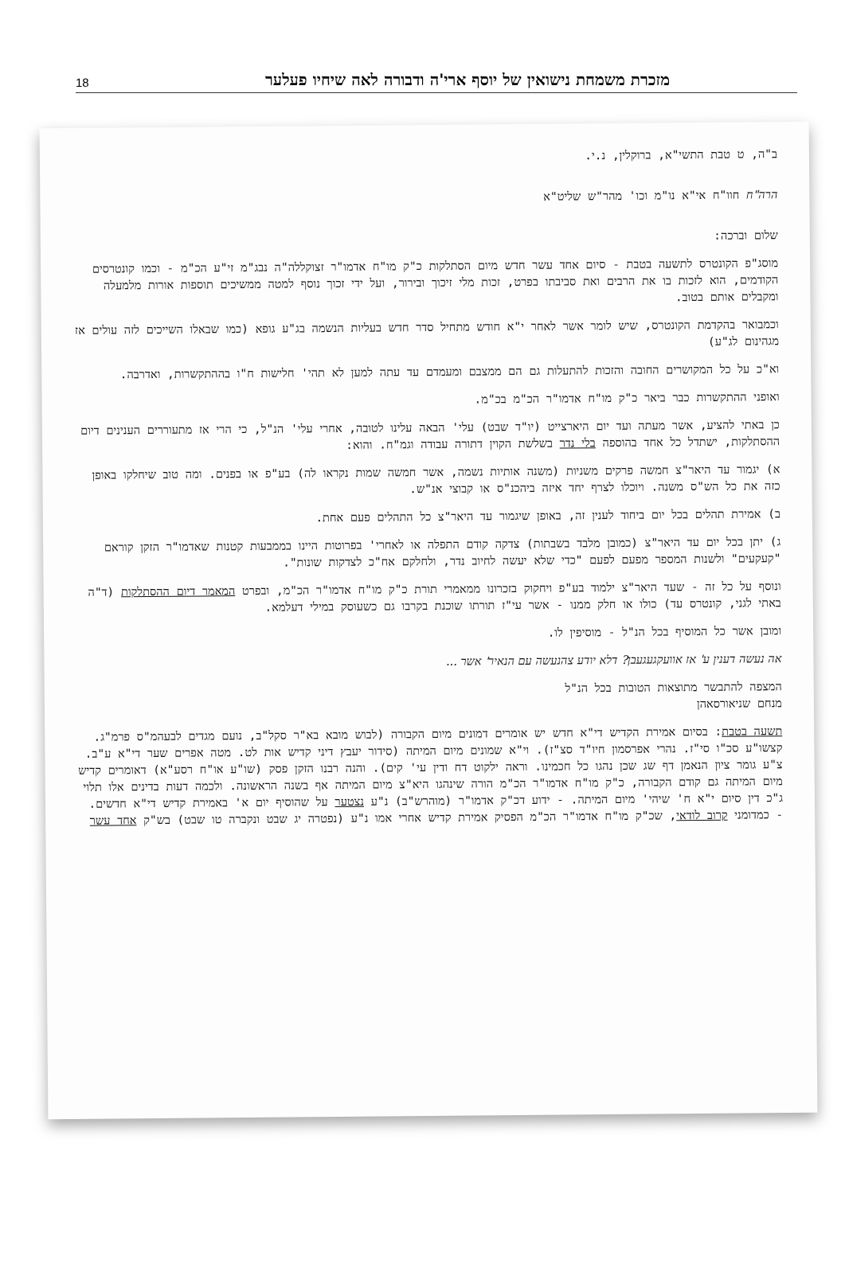מזכרת משמחת נישואין של יוסף ארי'ה ודבורה לאה שיחיו פעלער 18
ב"ה, ט טבת התשי"א, ברוקלין, נ.י.
הרה"ח חוו"ח אי"א נו"מ וכו' מהר"ש שליט"א
שלום וברכה:
מוסג"פ הקונטרס לתשעה בטבת - סיום אחד עשר חדש מיום הסתלקות כ"ק מו"ח אדמו"ר זצוקללה"ה נבג"מ זי"ע הכ"מ - וכמו קונטרסים הקודמים, הוא לזכות בו את הרבים ואת סביבתו בפרט, זכות מלי זיכוך ובירור, ועל ידי זכוך נוסף למטה ממשיכים תוספות אורות מלמעלה ומקבלים אותם בטוב.
וכמבואר בהקדמת הקונטרס, שיש לומר אשר לאחר י"א חודש מתחיל סדר חדש בעליות הנשמה בג"ע גופא (כמו שבאלו השייכים לזה עולים אז מגהינום לג"ע)
וא"כ על כל המקושרים החובה והזכות להתעלות גם הם ממצבם ומעמדם עד עתה למען לא תהי' חלישות ח"ו בההתקשרות, ואדרבה.
ואופני ההתקשרות כבר ביאר כ"ק מו"ח אדמו"ר הכ"מ בכ"מ.
כן באתי להציע, אשר מעתה ועד יום היארצייט (יו"ד שבט) עלי' הבאה עלינו לטובה, אחרי עלי' הנ"ל, כי הרי אז מתעוררים הענינים דיום ההסתלקות, ישתדל כל אחד בהוספה בלי נדר בשלשת הקוין דתורה עבודה וגמ"ח. והוא:
א) יגמור עד היאר"צ חמשה פרקים משניות (משנה אותיות נשמה, אשר חמשה שמות נקראו לה) בע"פ או בפנים. ומה טוב שיחלקו באופן כזה את כל הש"ס משנה. ויוכלו לצרף יחד איזה ביהכנ"ס או קבוצי אנ"ש.
ב) אמירת תהלים בכל יום ביחוד לענין זה, באופן שיגמור עד היאר"צ כל התהלים פעם אחת.
ג) יתן בכל יום עד היאר"צ (כמובן מלבד בשבתות) צדקה קודם התפלה או לאחרי' בפרוטות היינו בממבעות קטנות שאדמו"ר הזקן קוראם "קעקעים" ולשנות המספר מפעם לפעם "כדי שלא יעשה לחיוב נדר, ולחלקם אח"כ לצדקות שונות".
ונוסף על כל זה - שעד היאר"צ ילמוד בע"פ ויחקוק בזכרונו ממאמרי תורת כ"ק מו"ח אדמו"ר הכ"מ, ובפרט המאמר דיום ההסתלקות (ד"ה באתי לגני, קונטרס עד) כולו או חלק ממנו - אשר עי"ז תורתו שוכנת בקרבו גם כשעוסק במילי דעלמא.
ומובן אשר כל המוסיף בכל הנ"ל - מוסיפין לו.
אה נעשה דענין ע' אז אוועקגעגעבן? דלא יודע צהנעשה עם הנאיר' אשר ...
המצפה להתבשר מתוצאות הטובות בכל הנ"ל
מנחם שניאורסאהן
תשעה בטבת: בסיום אמירת הקדיש די"א חדש יש אומרים דמונים מיום הקבורה (לבוש מובא בא"ר סקל"ב, נועם מגדים לבעהמ"ס פרמ"ג. קצשו"ע סכ"ו סי"ז. נהרי אפרסמון חיו"ד סצ"ז). וי"א שמונים מיום המיתה (סידור יעבץ דיני קדיש אות לט. מטה אפרים שער די"א ע"ב. צ"ע גומר ציון הנאמן דף שג שכן נהגו כל חכמינו. וראה ילקוט דח ודין עי' קים). והנה רבנו הזקן פסק (שו"ע או"ח רסע"א) דאומרים קדיש מיום המיתה גם קודם הקבורה, כ"ק מו"ח אדמו"ר הכ"מ הורה שינהגו היא"צ מיום המיתה אף בשנה הראשונה. ולכמה דעות בדינים אלו תלוי ג"כ דין סיום י"א ח' שיהי' מיום המיתה. - ידוע דכ"ק אדמו"ר (מוהרש"ב) נ"ע נצטער על שהוסיף יום א' באמירת קדיש די"א חדשים. - כמדומני קרוב לודאי, שכ"ק מו"ח אדמו"ר הכ"מ הפסיק אמירת קדיש אחרי אמו נ"ע (נפטרה יג שבט ונקברה טו שבט) בש"ק אחד עשר